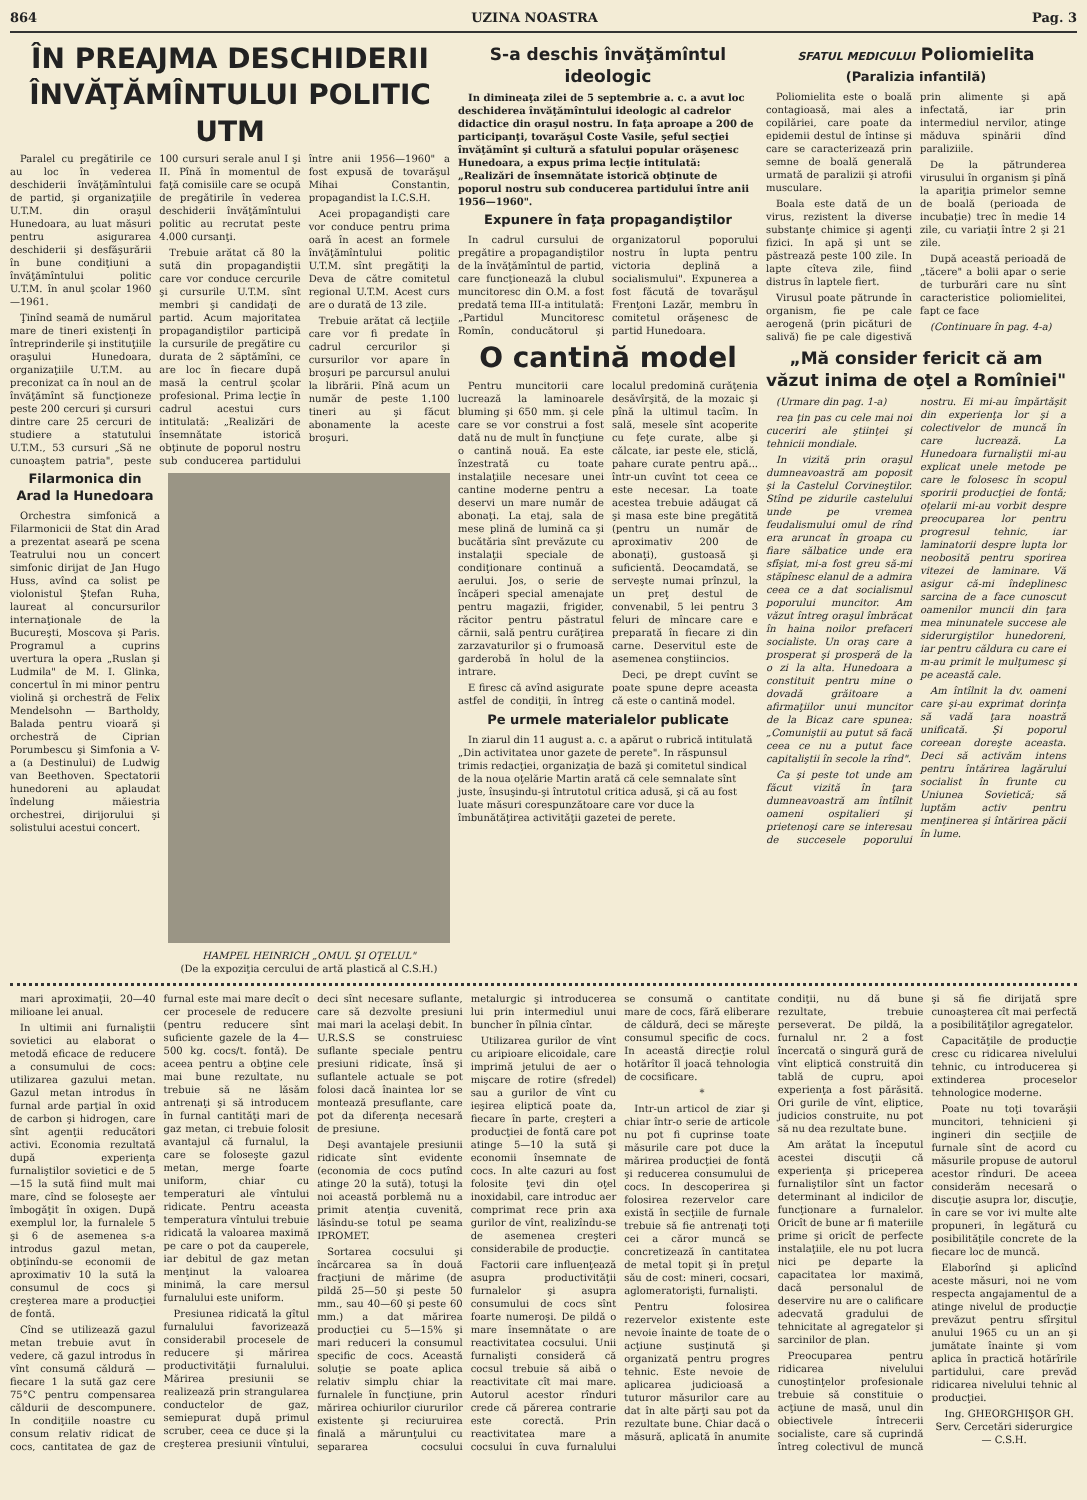864 UZINA NOASTRA Pag. 3
ÎN PREAJMA DESCHIDERII ÎNVĂŢĂMÎNTULUI POLITIC UTM
Paralel cu pregătirile ce au loc în vederea deschiderii învăţămîntului de partid, şi organizaţiile U.T.M. din oraşul Hunedoara, au luat măsuri pentru asigurarea deschiderii şi desfăşurării în bune condiţiuni a învăţămîntului politic U.T.M. în anul şcolar 1960—1961.
Ţinînd seamă de numărul mare de tineri existenţi în întreprinderile şi instituţiile oraşului Hunedoara, organizaţiile U.T.M. au preconizat ca în noul an de învăţămînt să funcţioneze peste 200 cercuri şi cursuri dintre care 25 cercuri de studiere a statutului U.T.M., 53 cursuri „Să ne cunoaştem patria", peste 100 cursuri serale anul I şi II. Pînă în momentul de faţă comisiile care se ocupă de pregătirile în vederea deschiderii învăţămîntului politic au recrutat peste 4.000 cursanţi.
Trebuie arătat că 80 la sută din propagandiştii care vor conduce cercurile şi cursurile U.T.M. sînt membri şi candidaţi de partid. Acum majoritatea propagandiştilor participă la cursurile de pregătire cu durata de 2 săptămîni, ce are loc în fiecare după masă la centrul şcolar profesional. Prima lecţie în cadrul acestui curs intitulată: „Realizări de însemnătate istorică obţinute de poporul nostru sub conducerea partidului între anii 1956—1960" a fost expusă de tovarăşul Mihai Constantin, propagandist la I.C.S.H.
Acei propagandişti care vor conduce pentru prima oară în acest an formele învăţămîntului politic U.T.M. sînt pregătiţi la Deva de către comitetul regional U.T.M. Acest curs are o durată de 13 zile.
Trebuie arătat că lecţiile care vor fi predate în cadrul cercurilor şi cursurilor vor apare în broşuri pe parcursul anului la librării. Pînă acum un număr de peste 1.100 tineri au şi făcut abonamente la aceste broşuri.
Filarmonica din Arad la Hunedoara
Orchestra simfonică a Filarmonicii de Stat din Arad a prezentat aseară pe scena Teatrului nou un concert simfonic dirijat de Jan Hugo Huss, avînd ca solist pe violonistul Ştefan Ruha, laureat al concursurilor internaţionale de la Bucureşti, Moscova şi Paris. Programul a cuprins uvertura la opera „Ruslan şi Ludmila" de M. I. Glinka, concertul în mi minor pentru violină şi orchestră de Felix Mendelsohn — Bartholdy, Balada pentru vioară şi orchestră de Ciprian Porumbescu şi Simfonia a V-a (a Destinului) de Ludwig van Beethoven. Spectatorii hunedoreni au aplaudat îndelung măiestria orchestrei, dirijorului şi solistului acestui concert.
HAMPEL HEINRICH „OMUL ŞI OŢELUL"
(De la expoziţia cercului de artă plastică al C.S.H.)
S-a deschis învăţămîntul ideologic
In dimineaţa zilei de 5 septembrie a. c. a avut loc deschiderea învăţămîntului ideologic al cadrelor didactice din oraşul nostru. In faţa aproape a 200 de participanţi, tovarăşul Coste Vasile, şeful secţiei învăţămînt şi cultură a sfatului popular orăşenesc Hunedoara, a expus prima lecţie intitulată: „Realizări de însemnătate istorică obţinute de poporul nostru sub conducerea partidului între anii 1956—1960".
Expunere în faţa propagandiştilor
In cadrul cursului de pregătire a propagandiştilor de la învăţămîntul de partid, care funcţionează la clubul muncitoresc din O.M. a fost predată tema III-a intitulată: „Partidul Muncitoresc Romîn, conducătorul şi organizatorul poporului nostru în lupta pentru victoria deplină a socialismului". Expunerea a fost făcută de tovarăşul Frenţoni Lazăr, membru în comitetul orăşenesc de partid Hunedoara.
O cantină model
Pentru muncitorii care lucrează la laminoarele bluming şi 650 mm. şi cele care se vor construi a fost dată nu de mult în funcţiune o cantină nouă. Ea este înzestrată cu toate instalaţiile necesare unei cantine moderne pentru a deservi un mare număr de abonaţi. La etaj, sala de mese plină de lumină ca şi bucătăria sînt prevăzute cu instalaţii speciale de condiţionare continuă a aerului. Jos, o serie de încăperi special amenajate pentru magazii, frigider, răcitor pentru păstratul cărnii, sală pentru curăţirea zarzavaturilor şi o frumoasă garderobă în holul de la intrare.
E firesc că avînd asigurate astfel de condiţii, în întreg localul predomină curăţenia desăvîrşită, de la mozaic şi pînă la ultimul tacîm. In sală, mesele sînt acoperite cu feţe curate, albe şi călcate, iar peste ele, sticlă, pahare curate pentru apă... într-un cuvînt tot ceea ce este necesar. La toate acestea trebuie adăugat că şi masa este bine pregătită (pentru un număr de aproximativ 200 de abonaţi), gustoasă şi suficientă. Deocamdată, se serveşte numai prînzul, la un preţ destul de convenabil, 5 lei pentru 3 feluri de mîncare care e preparată în fiecare zi din carne. Deservitul este de asemenea conştiincios.
Deci, pe drept cuvînt se poate spune depre aceasta că este o cantină model.
Pe urmele materialelor publicate
In ziarul din 11 august a. c. a apărut o rubrică intitulată „Din activitatea unor gazete de perete". In răspunsul trimis redacţiei, organizaţia de bază şi comitetul sindical de la noua oţelărie Martin arată că cele semnalate sînt juste, însuşindu-şi întrutotul critica adusă, şi că au fost luate măsuri corespunzătoare care vor duce la îmbunătăţirea activităţii gazetei de perete.
SFATUL MEDICULUI Poliomielita
(Paralizia infantilă)
Poliomielita este o boală contagioasă, mai ales a copilăriei, care poate da epidemii destul de întinse şi care se caracterizează prin semne de boală generală urmată de paralizii şi atrofii musculare.
Boala este dată de un virus, rezistent la diverse substanţe chimice şi agenţi fizici. In apă şi unt se păstrează peste 100 zile. In lapte cîteva zile, fiind distrus în laptele fiert.
Virusul poate pătrunde în organism, fie pe cale aerogenă (prin picături de salivă) fie pe cale digestivă prin alimente şi apă infectată, iar prin intermediul nervilor, atinge măduva spinării dînd paraliziile.
De la pătrunderea virusului în organism şi pînă la apariţia primelor semne de boală (perioada de incubaţie) trec în medie 14 zile, cu variaţii între 2 şi 21 zile.
După această perioadă de „tăcere" a bolii apar o serie de turburări care nu sînt caracteristice poliomielitei, fapt ce face
(Continuare în pag. 4-a)
„Mă consider fericit că am văzut inima de oţel a Romîniei"
(Urmare din pag. 1-a)
rea ţin pas cu cele mai noi cuceriri ale ştiinţei şi tehnicii mondiale.
In vizită prin oraşul dumneavoastră am poposit şi la Castelul Corvineştilor. Stînd pe zidurile castelului unde pe vremea feudalismului omul de rînd era aruncat în groapa cu fiare sălbatice unde era sfîşiat, mi-a fost greu să-mi stăpînesc elanul de a admira ceea ce a dat socialismul poporului muncitor. Am văzut întreg oraşul îmbrăcat în haina noilor prefaceri socialiste. Un oraş care a prosperat şi prosperă de la o zi la alta. Hunedoara a constituit pentru mine o dovadă grăitoare a afirmaţiilor unui muncitor de la Bicaz care spunea: „Comuniştii au putut să facă ceea ce nu a putut face capitaliştii în secole la rînd".
Ca şi peste tot unde am făcut vizită în ţara dumneavoastră am întîlnit oameni ospitalieri şi prietenoşi care se interesau de succesele poporului nostru. Ei mi-au împărtăşit din experienţa lor şi a colectivelor de muncă în care lucrează. La Hunedoara furnaliştii mi-au explicat unele metode pe care le folosesc în scopul sporirii producţiei de fontă; oţelarii mi-au vorbit despre preocuparea lor pentru progresul tehnic, iar laminatorii despre lupta lor neobosită pentru sporirea vitezei de laminare. Vă asigur că-mi îndeplinesc sarcina de a face cunoscut oamenilor muncii din ţara mea minunatele succese ale siderurgiştilor hunedoreni, iar pentru căldura cu care ei m-au primit le mulţumesc şi pe această cale.
Am întîlnit la dv. oameni care şi-au exprimat dorinţa să vadă ţara noastră unificată. Şi poporul coreean doreşte aceasta. Deci să activăm intens pentru întărirea lagărului socialist în frunte cu Uniunea Sovietică; să luptăm activ pentru menţinerea şi întărirea păcii în lume.
mari aproximaţii, 20—40 milioane lei anual.
In ultimii ani furnaliştii sovietici au elaborat o metodă eficace de reducere a consumului de cocs: utilizarea gazului metan. Gazul metan introdus în furnal arde parţial în oxid de carbon şi hidrogen, care sînt agenţii reducători activi. Economia rezultată după experienţa furnaliştilor sovietici e de 5—15 la sută fiind mult mai mare, cînd se foloseşte aer îmbogăţit în oxigen. După exemplul lor, la furnalele 5 şi 6 de asemenea s-a introdus gazul metan, obţinîndu-se economii de aproximativ 10 la sută la consumul de cocs şi creşterea mare a producţiei de fontă.
Cînd se utilizează gazul metan trebuie avut în vedere, că gazul introdus în vînt consumă căldură — fiecare 1 la sută gaz cere 75°C pentru compensarea căldurii de descompunere. In condiţiile noastre cu consum relativ ridicat de cocs, cantitatea de gaz de furnal este mai mare decît o cer procesele de reducere (pentru reducere sînt suficiente gazele de la 4—500 kg. cocs/t. fontă). De aceea pentru a obţine cele mai bune rezultate, nu trebuie să ne lăsăm antrenaţi şi să introducem în furnal cantităţi mari de gaz metan, ci trebuie folosit avantajul că furnalul, la care se foloseşte gazul metan, merge foarte uniform, chiar cu temperaturi ale vîntului ridicate. Pentru aceasta temperatura vîntului trebuie ridicată la valoarea maximă pe care o pot da cauperele, iar debitul de gaz metan menţinut la valoarea minimă, la care mersul furnalului este uniform.
Presiunea ridicată la gîtul furnalului favorizează considerabil procesele de reducere şi mărirea productivităţii furnalului. Mărirea presiunii se realizează prin strangularea conductelor de gaz, semiepurat după primul scruber, ceea ce duce şi la creşterea presiunii vîntului, deci sînt necesare suflante, care să dezvolte presiuni mai mari la acelaşi debit. In U.R.S.S se construiesc suflante speciale pentru presiuni ridicate, însă şi suflantele actuale se pot folosi dacă înaintea lor se montează presuflante, care pot da diferenţa necesară de presiune.
Deşi avantajele presiunii ridicate sînt evidente (economia de cocs putînd atinge 20 la sută), totuşi la noi această porblemă nu a primit atenţia cuvenită, lăsîndu-se totul pe seama IPROMET.
Sortarea cocsului şi încărcarea sa în două fracţiuni de mărime (de pildă 25—50 şi peste 50 mm., sau 40—60 şi peste 60 mm.) a dat mărirea producţiei cu 5—15% şi mari reduceri la consumul specific de cocs. Această soluţie se poate aplica relativ simplu chiar la furnalele în funcţiune, prin mărirea ochiurilor ciururilor existente şi reciuruirea finală a mărunţului cu separarea cocsului metalurgic şi introducerea lui prin intermediul unui buncher în pîlnia cîntar.
Utilizarea gurilor de vînt cu aripioare elicoidale, care imprimă jetului de aer o mişcare de rotire (sfredel) sau a gurilor de vînt cu ieşirea eliptică poate da, fiecare în parte, creşteri a producţiei de fontă care pot atinge 5—10 la sută şi economii însemnate de cocs. In alte cazuri au fost folosite ţevi din oţel inoxidabil, care introduc aer comprimat rece prin axa gurilor de vînt, realizîndu-se de asemenea creşteri considerabile de producţie.
Factorii care influenţează asupra productivităţii furnalelor şi asupra consumului de cocs sînt foarte numeroşi. De pildă o mare însemnătate o are reactivitatea cocsului. Unii furnalişti consideră că cocsul trebuie să aibă o reactivitate cît mai mare. Autorul acestor rînduri crede că părerea contrarie este corectă. Prin reactivitatea mare a cocsului în cuva furnalului se consumă o cantitate mare de cocs, fără eliberare de căldură, deci se măreşte consumul specific de cocs. In această direcţie rolul hotărîtor îl joacă tehnologia de cocsificare.
*
Intr-un articol de ziar şi chiar într-o serie de articole nu pot fi cuprinse toate măsurile care pot duce la mărirea producţiei de fontă şi reducerea consumului de cocs. In descoperirea şi folosirea rezervelor care există în secţiile de furnale trebuie să fie antrenaţi toţi cei a căror muncă se concretizează în cantitatea de metal topit şi în preţul său de cost: mineri, cocsari, aglomeratorişti, furnalişti.
Pentru folosirea rezervelor existente este nevoie înainte de toate de o acţiune susţinută şi organizată pentru progres tehnic. Este nevoie de aplicarea judicioasă a tuturor măsurilor care au dat în alte părţi sau pot da rezultate bune. Chiar dacă o măsură, aplicată în anumite condiţii, nu dă bune rezultate, trebuie perseverat. De pildă, la furnalul nr. 2 a fost încercată o singură gură de vînt eliptică construită din tablă de cupru, apoi experienţa a fost părăsită. Ori gurile de vînt, eliptice, judicios construite, nu pot să nu dea rezultate bune.
Am arătat la începutul acestei discuţii că experienţa şi priceperea furnaliştilor sînt un factor determinant al indicilor de funcţionare a furnalelor. Oricît de bune ar fi materiile prime şi oricît de perfecte instalaţiile, ele nu pot lucra nici pe departe la capacitatea lor maximă, dacă personalul de deservire nu are o calificare adecvată gradului de tehnicitate al agregatelor şi sarcinilor de plan.
Preocuparea pentru ridicarea nivelului cunoştinţelor profesionale trebuie să constituie o acţiune de masă, unul din obiectivele întrecerii socialiste, care să cuprindă întreg colectivul de muncă şi să fie dirijată spre cunoaşterea cît mai perfectă a posibilităţilor agregatelor.
Capacităţile de producţie cresc cu ridicarea nivelului tehnic, cu introducerea şi extinderea proceselor tehnologice moderne.
Poate nu toţi tovarăşii muncitori, tehnicieni şi ingineri din secţiile de furnale sînt de acord cu măsurile propuse de autorul acestor rînduri. De aceea considerăm necesară o discuţie asupra lor, discuţie, în care se vor ivi multe alte propuneri, în legătură cu posibilităţile concrete de la fiecare loc de muncă.
Elaborînd şi aplicînd aceste măsuri, noi ne vom respecta angajamentul de a atinge nivelul de producţie prevăzut pentru sfîrşitul anului 1965 cu un an şi jumătate înainte şi vom aplica în practică hotărîrile partidului, care prevăd ridicarea nivelului tehnic al producţiei.
Ing. GHEORGHIŞOR GH.
Serv. Cercetări siderurgice — C.S.H.